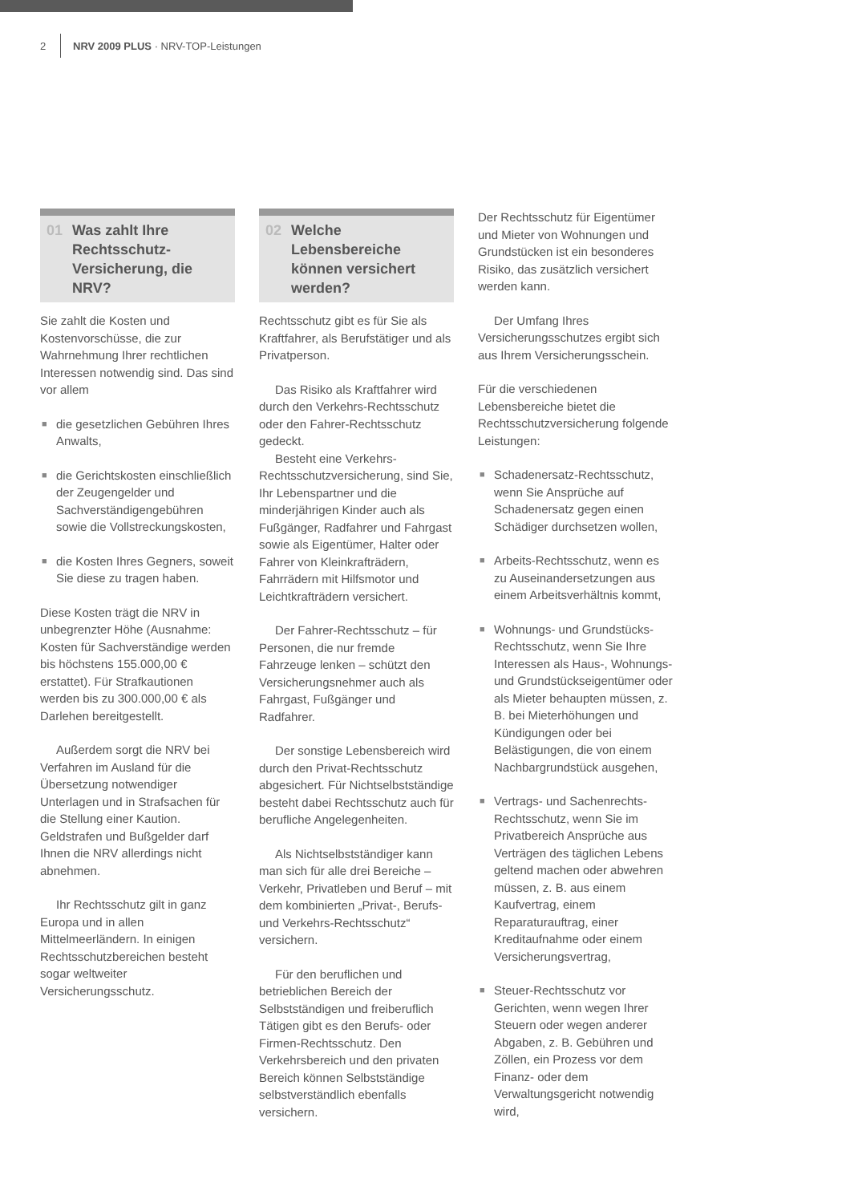2 NRV 2009 PLUS · NRV-TOP-Leistungen
01 Was zahlt Ihre Rechtsschutz-Versicherung, die NRV?
Sie zahlt die Kosten und Kostenvorschüsse, die zur Wahrnehmung Ihrer rechtlichen Interessen notwendig sind. Das sind vor allem
■ die gesetzlichen Gebühren Ihres Anwalts,
■ die Gerichtskosten einschließlich der Zeugengelder und Sachverständigengebühren sowie die Vollstreckungskosten,
■ die Kosten Ihres Gegners, soweit Sie diese zu tragen haben.
Diese Kosten trägt die NRV in unbegrenzter Höhe (Ausnahme: Kosten für Sachverständige werden bis höchstens 155.000,00 € erstattet). Für Strafkautionen werden bis zu 300.000,00 € als Darlehen bereitgestellt.
Außerdem sorgt die NRV bei Verfahren im Ausland für die Übersetzung notwendiger Unterlagen und in Strafsachen für die Stellung einer Kaution. Geldstrafen und Bußgelder darf Ihnen die NRV allerdings nicht abnehmen.
Ihr Rechtsschutz gilt in ganz Europa und in allen Mittelmeerländern. In einigen Rechtsschutzbereichen besteht sogar weltweiter Versicherungsschutz.
02 Welche Lebensbereiche können versichert werden?
Rechtsschutz gibt es für Sie als Kraftfahrer, als Berufstätiger und als Privatperson.
Das Risiko als Kraftfahrer wird durch den Verkehrs-Rechtsschutz oder den Fahrer-Rechtsschutz gedeckt.
Besteht eine Verkehrs-Rechtsschutzversicherung, sind Sie, Ihr Lebenspartner und die minderjährigen Kinder auch als Fußgänger, Radfahrer und Fahrgast sowie als Eigentümer, Halter oder Fahrer von Kleinkrafträdern, Fahrrädern mit Hilfsmotor und Leichtkrafträdern versichert.
Der Fahrer-Rechtsschutz – für Personen, die nur fremde Fahrzeuge lenken – schützt den Versicherungsnehmer auch als Fahrgast, Fußgänger und Radfahrer.
Der sonstige Lebensbereich wird durch den Privat-Rechtsschutz abgesichert. Für Nichtselbstständige besteht dabei Rechtsschutz auch für berufliche Angelegenheiten.
Als Nichtselbstständiger kann man sich für alle drei Bereiche – Verkehr, Privatleben und Beruf – mit dem kombinierten „Privat-, Berufs- und Verkehrs-Rechtsschutz“ versichern.
Für den beruflichen und betrieblichen Bereich der Selbstständigen und freiberuflich Tätigen gibt es den Berufs- oder Firmen-Rechtsschutz. Den Verkehrsbereich und den privaten Bereich können Selbstständige selbstverständlich ebenfalls versichern.
Der Rechtsschutz für Eigentümer und Mieter von Wohnungen und Grundstücken ist ein besonderes Risiko, das zusätzlich versichert werden kann.
Der Umfang Ihres Versicherungsschutzes ergibt sich aus Ihrem Versicherungsschein.
Für die verschiedenen Lebensbereiche bietet die Rechtsschutzversicherung folgende Leistungen:
■ Schadenersatz-Rechtsschutz, wenn Sie Ansprüche auf Schadenersatz gegen einen Schädiger durchsetzen wollen,
■ Arbeits-Rechtsschutz, wenn es zu Auseinandersetzungen aus einem Arbeitsverhältnis kommt,
■ Wohnungs- und Grundstücks-Rechtsschutz, wenn Sie Ihre Interessen als Haus-, Wohnungs- und Grundstückseigentümer oder als Mieter behaupten müssen, z. B. bei Mieterhöhungen und Kündigungen oder bei Belästigungen, die von einem Nachbargrundstück ausgehen,
■ Vertrags- und Sachenrechts-Rechtsschutz, wenn Sie im Privatbereich Ansprüche aus Verträgen des täglichen Lebens geltend machen oder abwehren müssen, z. B. aus einem Kaufvertrag, einem Reparaturauftrag, einer Kreditaufnahme oder einem Versicherungsvertrag,
■ Steuer-Rechtsschutz vor Gerichten, wenn wegen Ihrer Steuern oder wegen anderer Abgaben, z. B. Gebühren und Zöllen, ein Prozess vor dem Finanz- oder dem Verwaltungsgericht notwendig wird,